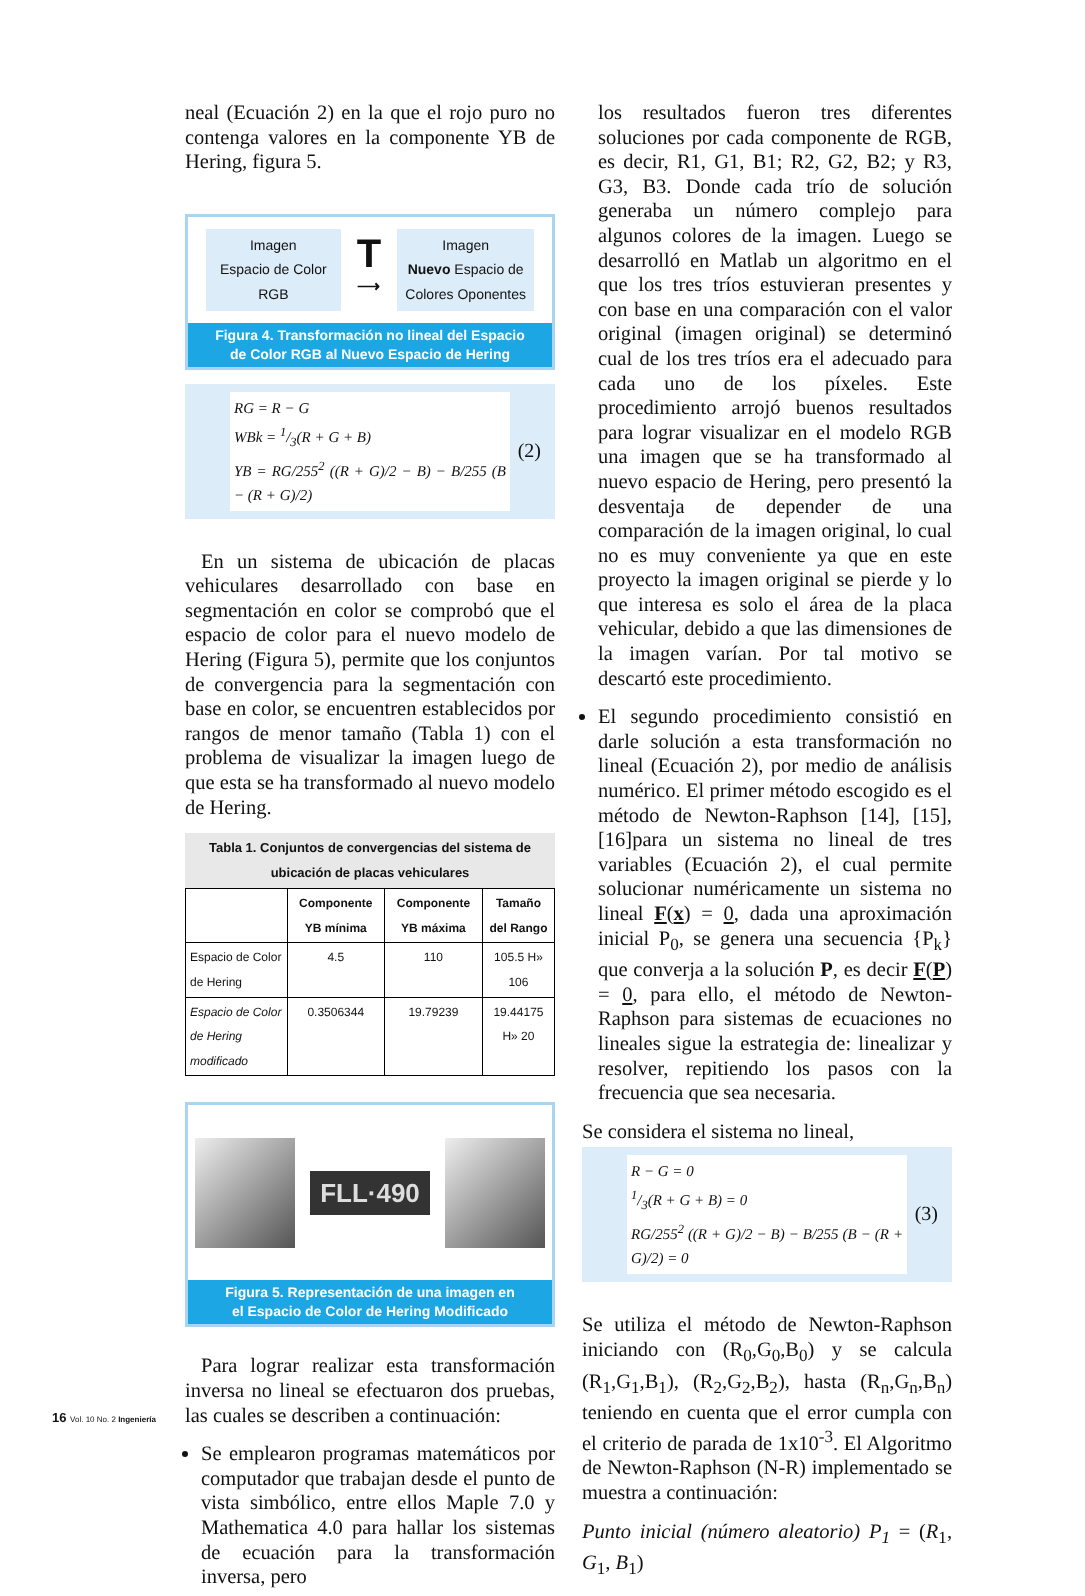neal (Ecuación 2) en la que el rojo puro no contenga valores en la componente YB de Hering, figura 5.
Imagen
Espacio de Color
RGB
T
⟶
Imagen
Nuevo Espacio de
Colores Oponentes
Figura 4. Transformación no lineal del Espacio
de Color RGB al Nuevo Espacio de Hering
RG = R − G
WBk = 1/3(R + G + B)
YB = RG/255<sup>2</sup> ((R + G)/2 − B) − B/255 (B − (R + G)/2)
(2)
En un sistema de ubicación de placas vehiculares desarrollado con base en segmentación en color se comprobó que el espacio de color para el nuevo modelo de Hering (Figura 5), permite que los conjuntos de convergencia para la segmentación con base en color, se encuentren establecidos por rangos de menor tamaño (Tabla 1) con el problema de visualizar la imagen luego de que esta se ha transformado al nuevo modelo de Hering.
Tabla 1. Conjuntos de convergencias del sistema de ubicación de placas vehiculares
| | Componente YB mínima | Componente YB máxima | Tamaño del Rango |
| --- | --- | --- | --- |
| Espacio de Color de Hering | 4.5 | 110 | 105.5 H» 106 |
| Espacio de Color de Hering modificado | 0.3506344 | 19.79239 | 19.44175 H» 20 |
FLL·490
Figura 5. Representación de una imagen en
el Espacio de Color de Hering Modificado
Para lograr realizar esta transformación inversa no lineal se efectuaron dos pruebas, las cuales se describen a continuación:
Se emplearon programas matemáticos por computador que trabajan desde el punto de vista simbólico, entre ellos Maple 7.0 y Mathematica 4.0 para hallar los sistemas de ecuación para la transformación inversa, pero
los resultados fueron tres diferentes soluciones por cada componente de RGB, es decir, R1, G1, B1; R2, G2, B2; y R3, G3, B3. Donde cada trío de solución generaba un número complejo para algunos colores de la imagen. Luego se desarrolló en Matlab un algoritmo en el que los tres tríos estuvieran presentes y con base en una comparación con el valor original (imagen original) se determinó cual de los tres tríos era el adecuado para cada uno de los píxeles. Este procedimiento arrojó buenos resultados para lograr visualizar en el modelo RGB una imagen que se ha transformado al nuevo espacio de Hering, pero presentó la desventaja de depender de una comparación de la imagen original, lo cual no es muy conveniente ya que en este proyecto la imagen original se pierde y lo que interesa es solo el área de la placa vehicular, debido a que las dimensiones de la imagen varían. Por tal motivo se descartó este procedimiento.
El segundo procedimiento consistió en darle solución a esta transformación no lineal (Ecuación 2), por medio de análisis numérico. El primer método escogido es el método de Newton-Raphson [14], [15], [16]para un sistema no lineal de tres variables (Ecuación 2), el cual permite solucionar numéricamente un sistema no lineal F(x) = 0, dada una aproximación inicial P<sub>0</sub>, se genera una secuencia {P<sub>k</sub>} que converja a la solución P, es decir F(P) = 0, para ello, el método de Newton-Raphson para sistemas de ecuaciones no lineales sigue la estrategia de: linealizar y resolver, repitiendo los pasos con la frecuencia que sea necesaria.
Se considera el sistema no lineal,
R − G = 0
1/3(R + G + B) = 0
RG/255<sup>2</sup> ((R + G)/2 − B) − B/255 (B − (R + G)/2) = 0
(3)
Se utiliza el método de Newton-Raphson iniciando con (R<sub>0</sub>,G<sub>0</sub>,B<sub>0</sub>) y se calcula (R<sub>1</sub>,G<sub>1</sub>,B<sub>1</sub>), (R<sub>2</sub>,G<sub>2</sub>,B<sub>2</sub>), hasta (R<sub>n</sub>,G<sub>n</sub>,B<sub>n</sub>) teniendo en cuenta que el error cumpla con el criterio de parada de 1x10<sup>-3</sup>. El Algoritmo de Newton-Raphson (N-R) implementado se muestra a continuación:
Punto inicial (número aleatorio) P<sub>1</sub> = (R<sub>1</sub>, G<sub>1</sub>, B<sub>1</sub>)
16 Vol. 10 No. 2 Ingeniería